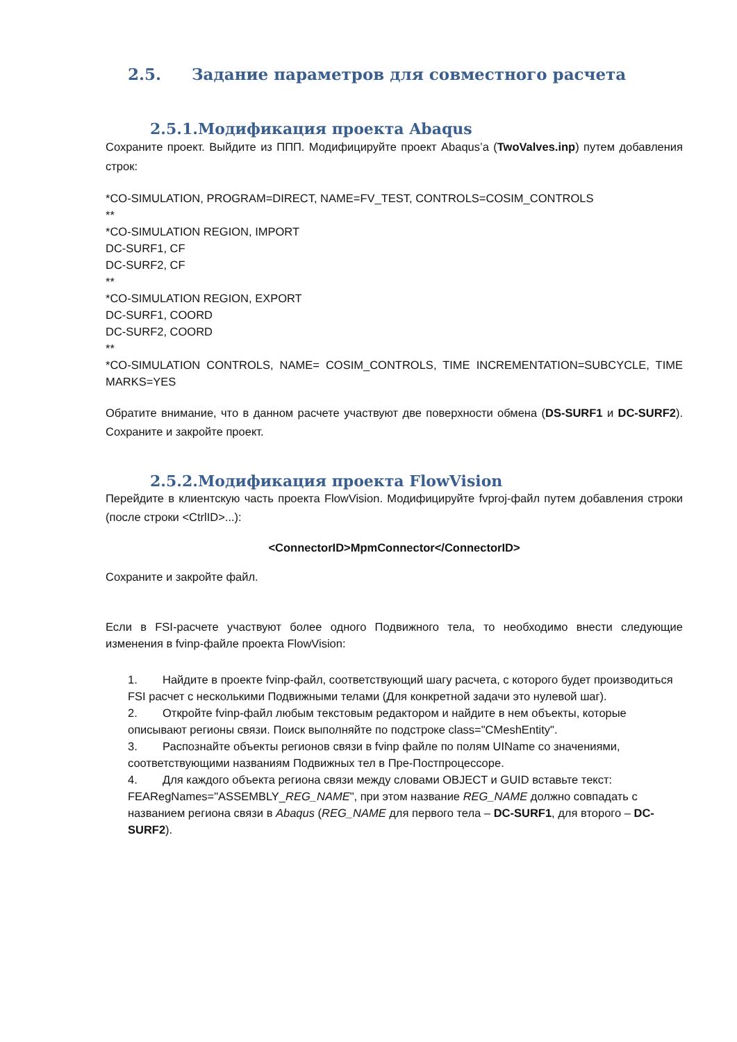2.5. Задание параметров для совместного расчета
2.5.1.Модификация проекта Abaqus
Сохраните проект. Выйдите из ППП. Модифицируйте проект Abaqus’a (TwoValves.inp) путем добавления строк:
*CO-SIMULATION, PROGRAM=DIRECT, NAME=FV_TEST, CONTROLS=COSIM_CONTROLS
**
*CO-SIMULATION REGION, IMPORT
DC-SURF1, CF
DC-SURF2, CF
**
*CO-SIMULATION REGION, EXPORT
DC-SURF1, COORD
DC-SURF2, COORD
**
*CO-SIMULATION CONTROLS, NAME= COSIM_CONTROLS, TIME INCREMENTATION=SUBCYCLE, TIME MARKS=YES
Обратите внимание, что в данном расчете участвуют две поверхности обмена (DS-SURF1 и DC-SURF2). Сохраните и закройте проект.
2.5.2.Модификация проекта FlowVision
Перейдите в клиентскую часть проекта FlowVision. Модифицируйте fvproj-файл путем добавления строки (после строки <CtrlID>...):
<ConnectorID>MpmConnector</ConnectorID>
Сохраните и закройте файл.
Если в FSI-расчете участвуют более одного Подвижного тела, то необходимо внести следующие изменения в fvinp-файле проекта FlowVision:
1. Найдите в проекте fvinp-файл, соответствующий шагу расчета, с которого будет производиться FSI расчет с несколькими Подвижными телами (Для конкретной задачи это нулевой шаг).
2. Откройте fvinp-файл любым текстовым редактором и найдите в нем объекты, которые описывают регионы связи. Поиск выполняйте по подстроке class="CMeshEntity".
3. Распознайте объекты регионов связи в fvinp файле по полям UIName со значениями, соответствующими названиям Подвижных тел в Пре-Постпроцессоре.
4. Для каждого объекта региона связи между словами OBJECT и GUID вставьте текст: FEARegNames="ASSEMBLY_REG_NAME", при этом название REG_NAME должно совпадать с названием региона связи в Abaqus (REG_NAME для первого тела – DC-SURF1, для второго – DC-SURF2).